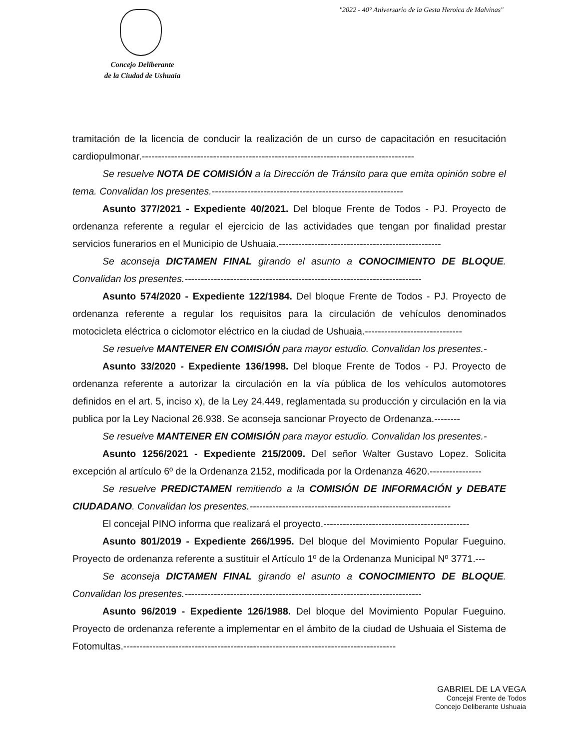"2022 - 40° Aniversario de la Gesta Heroica de Malvinas"
Concejo Deliberante
de la Ciudad de Ushuaia
tramitación de la licencia de conducir la realización de un curso de capacitación en resucitación cardiopulmonar.------------------------------------------------------------------------------------
Se resuelve NOTA DE COMISIÓN a la Dirección de Tránsito para que emita opinión sobre el tema. Convalidan los presentes.-----------------------------------------------------------
Asunto 377/2021 - Expediente 40/2021. Del bloque Frente de Todos - PJ. Proyecto de ordenanza referente a regular el ejercicio de las actividades que tengan por finalidad prestar servicios funerarios en el Municipio de Ushuaia.--------------------------------------------------
Se aconseja DICTAMEN FINAL girando el asunto a CONOCIMIENTO DE BLOQUE. Convalidan los presentes.-------------------------------------------------------------------------
Asunto 574/2020 - Expediente 122/1984. Del bloque Frente de Todos - PJ. Proyecto de ordenanza referente a regular los requisitos para la circulación de vehículos denominados motocicleta eléctrica o ciclomotor eléctrico en la ciudad de Ushuaia.------------------------------
Se resuelve MANTENER EN COMISIÓN para mayor estudio. Convalidan los presentes.-
Asunto 33/2020 - Expediente 136/1998. Del bloque Frente de Todos - PJ. Proyecto de ordenanza referente a autorizar la circulación en la vía pública de los vehículos automotores definidos en el art. 5, inciso x), de la Ley 24.449, reglamentada su producción y circulación en la via publica por la Ley Nacional 26.938. Se aconseja sancionar Proyecto de Ordenanza.--------
Se resuelve MANTENER EN COMISIÓN para mayor estudio. Convalidan los presentes.-
Asunto 1256/2021 - Expediente 215/2009. Del señor Walter Gustavo Lopez. Solicita excepción al artículo 6º de la Ordenanza 2152, modificada por la Ordenanza 4620.----------------
Se resuelve PREDICTAMEN remitiendo a la COMISIÓN DE INFORMACIÓN y DEBATE CIUDADANO. Convalidan los presentes.--------------------------------------------------------------
El concejal PINO informa que realizará el proyecto.---------------------------------------------
Asunto 801/2019 - Expediente 266/1995. Del bloque del Movimiento Popular Fueguino. Proyecto de ordenanza referente a sustituir el Artículo 1º de la Ordenanza Municipal Nº 3771.---
Se aconseja DICTAMEN FINAL girando el asunto a CONOCIMIENTO DE BLOQUE. Convalidan los presentes.-------------------------------------------------------------------------
Asunto 96/2019 - Expediente 126/1988. Del bloque del Movimiento Popular Fueguino. Proyecto de ordenanza referente a implementar en el ámbito de la ciudad de Ushuaia el Sistema de Fotomultas.------------------------------------------------------------------------------------
GABRIEL DE LA VEGA
Concejal Frente de Todos
Concejo Deliberante Ushuaia